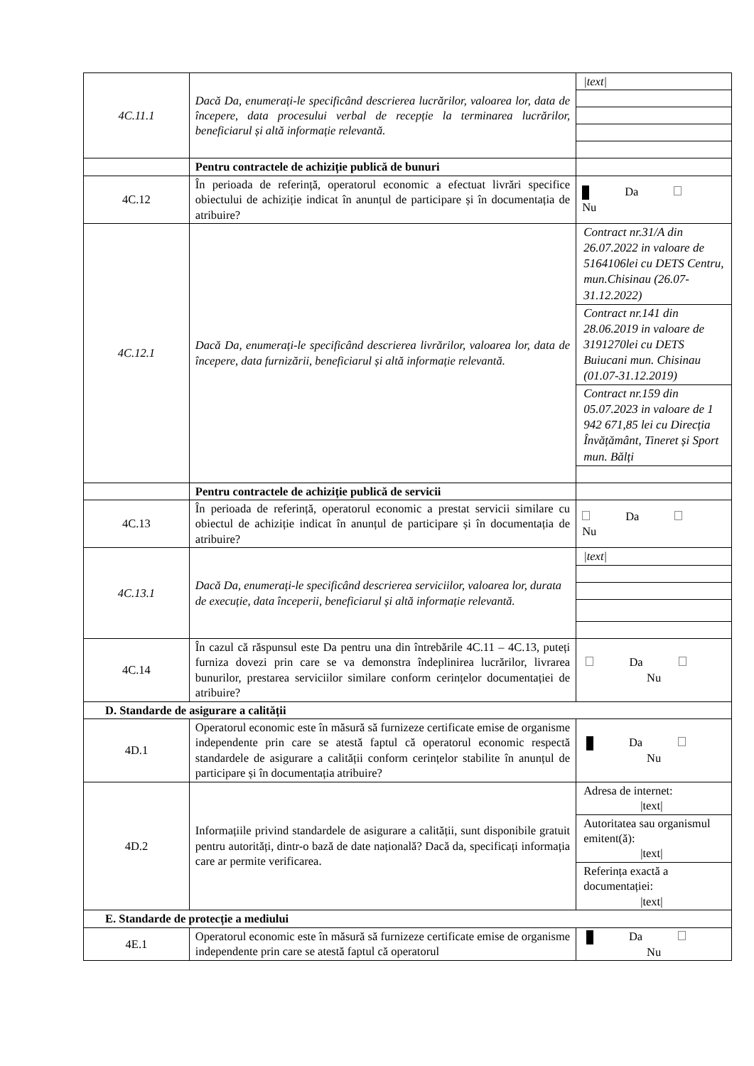| 4C.11.1 | Dacă Da, enumerați-le specificând descrierea lucrărilor, valoarea lor, data de începere, data procesului verbal de recepție la terminarea lucrărilor, beneficiarul și altă informație relevantă. | /text/ |
| | Pentru contractele de achiziție publică de bunuri | |
| 4C.12 | În perioada de referință, operatorul economic a efectuat livrări specifice obiectului de achiziție indicat în anunțul de participare și în documentația de atribuire? | Da Nu |
| 4C.12.1 | Dacă Da, enumerați-le specificând descrierea livrărilor, valoarea lor, data de începere, data furnizării, beneficiarul și altă informație relevantă. | Contract nr.31/A din 26.07.2022 in valoare de 5164106lei cu DETS Centru, mun.Chisinau (26.07-31.12.2022) Contract nr.141 din 28.06.2019 in valoare de 3191270lei cu DETS Buiucani mun. Chisinau (01.07-31.12.2019) Contract nr.159 din 05.07.2023 in valoare de 1 942 671,85 lei cu Direcția Învățământ, Tineret și Sport mun. Bălți |
| | Pentru contractele de achiziție publică de servicii | |
| 4C.13 | În perioada de referință, operatorul economic a prestat servicii similare cu obiectul de achiziție indicat în anunțul de participare și în documentația de atribuire? | Da Nu |
| 4C.13.1 | Dacă Da, enumerați-le specificând descrierea serviciilor, valoarea lor, durata de execuție, data începerii, beneficiarul și altă informație relevantă. | /text/ |
| 4C.14 | În cazul că răspunsul este Da pentru una din întrebările 4C.11 – 4C.13, puteți furniza dovezi prin care se va demonstra îndeplinirea lucrărilor, livrarea bunurilor, prestarea serviciilor similare conform cerințelor documentației de atribuire? | Da Nu |
| D. Standarde de asigurare a calității | | |
| 4D.1 | Operatorul economic este în măsură să furnizeze certificate emise de organisme independente prin care se atestă faptul că operatorul economic respectă standardele de asigurare a calității conform cerințelor stabilite în anunțul de participare și în documentația atribuire? | Da Nu |
| 4D.2 | Informațiile privind standardele de asigurare a calității, sunt disponibile gratuit pentru autorități, dintr-o bază de date națională? Dacă da, specificați informația care ar permite verificarea. | Adresa de internet: /text/ Autoritatea sau organismul emitent(ă): /text/ Referința exactă a documentației: /text/ |
| E. Standarde de protecție a mediului | | |
| 4E.1 | Operatorul economic este în măsură să furnizeze certificate emise de organisme independente prin care se atestă faptul că operatorul | Da Nu |